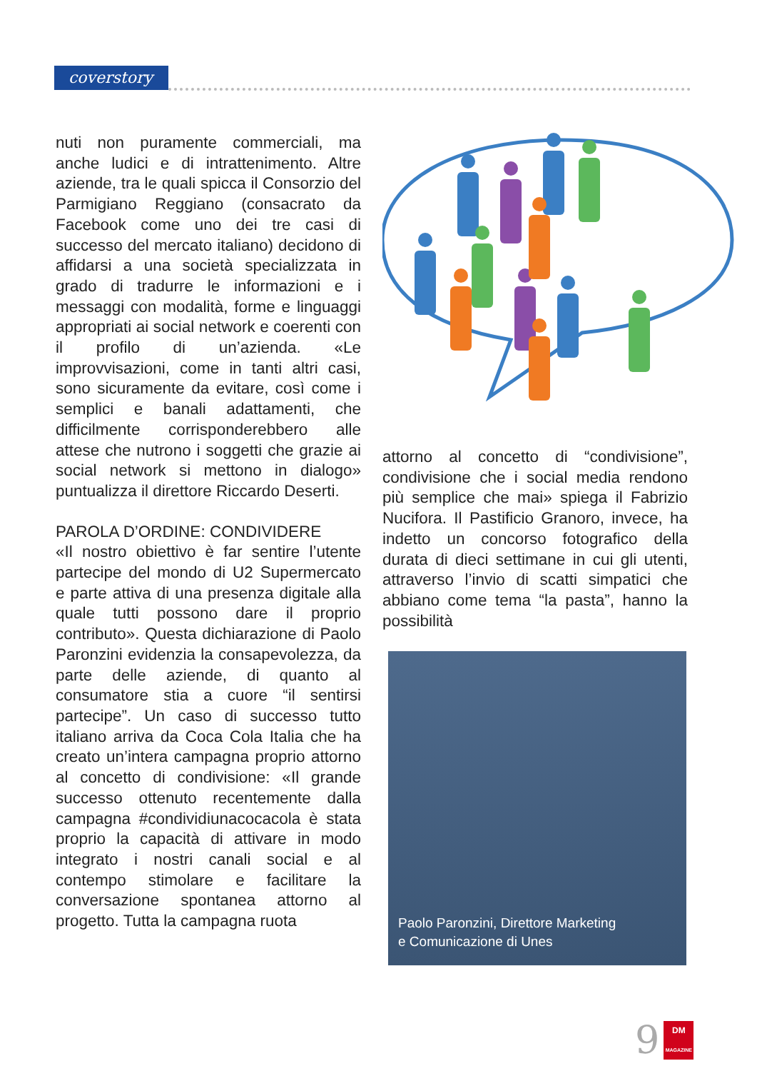coverstory
nuti non puramente commerciali, ma anche ludici e di intrattenimento. Altre aziende, tra le quali spicca il Consorzio del Parmigiano Reggiano (consacrato da Facebook come uno dei tre casi di successo del mercato italiano) decidono di affidarsi a una società specializzata in grado di tradurre le informazioni e i messaggi con modalità, forme e linguaggi appropriati ai social network e coerenti con il profilo di un’azienda. «Le improvvisazioni, come in tanti altri casi, sono sicuramente da evitare, così come i semplici e banali adattamenti, che difficilmente corrisponderebbero alle attese che nutrono i soggetti che grazie ai social network si mettono in dialogo» puntualizza il direttore Riccardo Deserti.
PAROLA D’ORDINE: CONDIVIDERE
«Il nostro obiettivo è far sentire l’utente partecipe del mondo di U2 Supermercato e parte attiva di una presenza digitale alla quale tutti possono dare il proprio contributo». Questa dichiarazione di Paolo Paronzini evidenzia la consapevolezza, da parte delle aziende, di quanto al consumatore stia a cuore “il sentirsi partecipe”. Un caso di successo tutto italiano arriva da Coca Cola Italia che ha creato un’intera campagna proprio attorno al concetto di condivisione: «Il grande successo ottenuto recentemente dalla campagna #condividiunacocacola è stata proprio la capacità di attivare in modo integrato i nostri canali social e al contempo stimolare e facilitare la conversazione spontanea attorno al progetto. Tutta la campagna ruota
attorno al concetto di “condivisione”, condivisione che i social media rendono più semplice che mai» spiega il Fabrizio Nucifora. Il Pastificio Granoro, invece, ha indetto un concorso fotografico della durata di dieci settimane in cui gli utenti, attraverso l’invio di scatti simpatici che abbiano come tema “la pasta”, hanno la possibilità
Paolo Paronzini, Direttore Marketing
e Comunicazione di Unes
9
DM
MAGAZINE